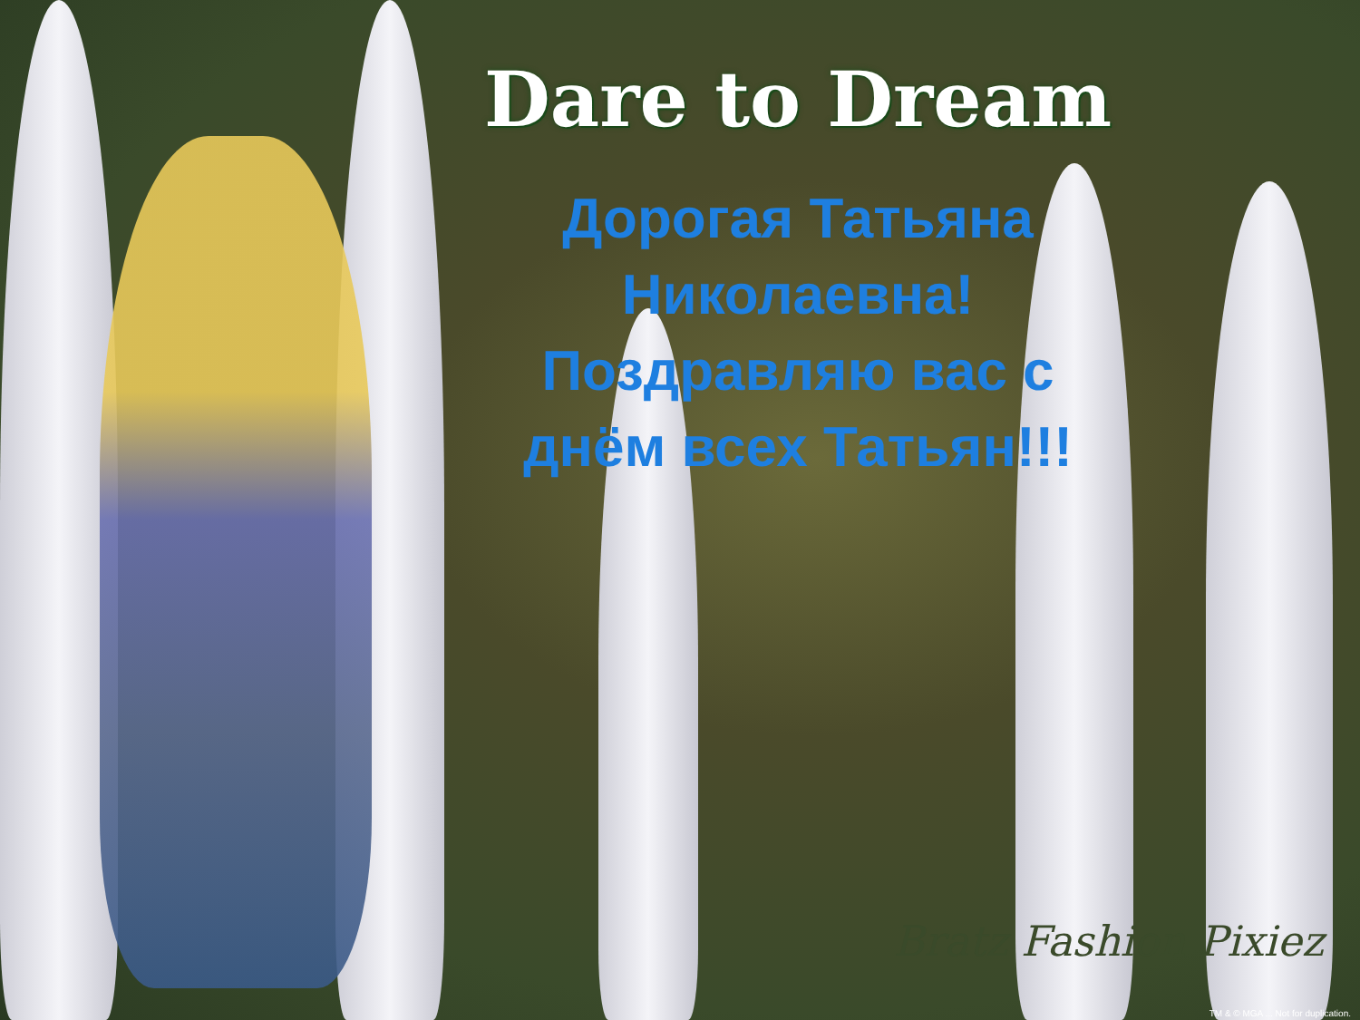Dare to Dream
Дорогая Татьяна
Николаевна!
Поздравляю вас с
днём всех Татьян!!!
Bratz Fashion Pixiez
TM & © MGA ... Not for duplication.